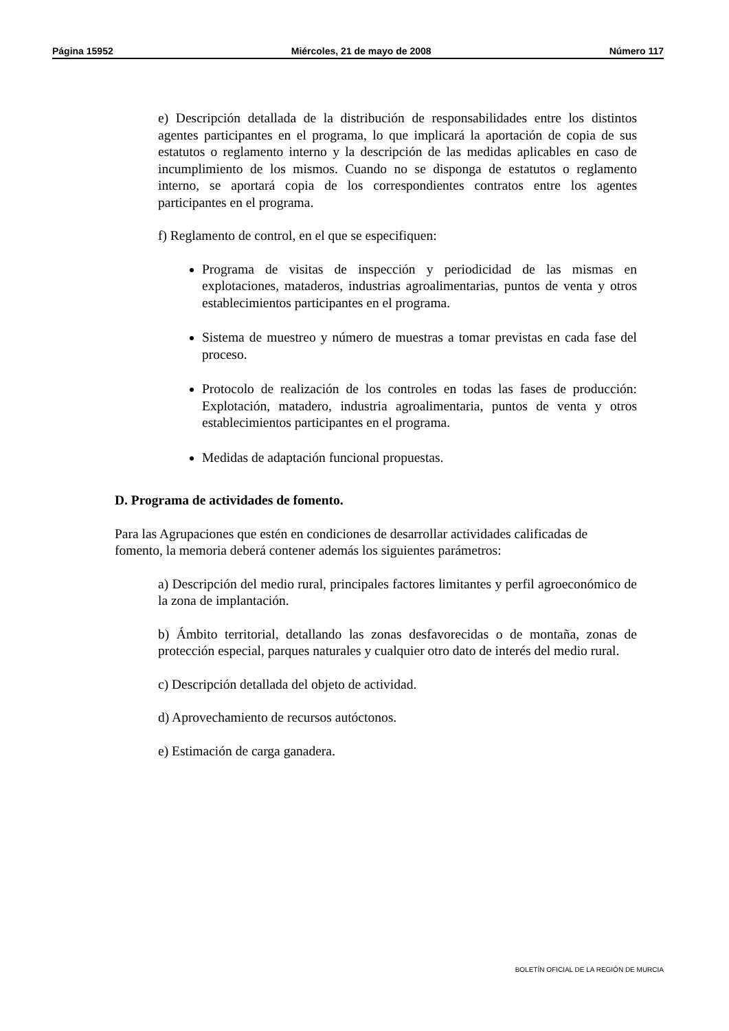Página 15952 Miércoles, 21 de mayo de 2008 Número 117
e) Descripción detallada de la distribución de responsabilidades entre los distintos agentes participantes en el programa, lo que implicará la aportación de copia de sus estatutos o reglamento interno y la descripción de las medidas aplicables en caso de incumplimiento de los mismos. Cuando no se disponga de estatutos o reglamento interno, se aportará copia de los correspondientes contratos entre los agentes participantes en el programa.
f) Reglamento de control, en el que se especifiquen:
Programa de visitas de inspección y periodicidad de las mismas en explotaciones, mataderos, industrias agroalimentarias, puntos de venta y otros establecimientos participantes en el programa.
Sistema de muestreo y número de muestras a tomar previstas en cada fase del proceso.
Protocolo de realización de los controles en todas las fases de producción: Explotación, matadero, industria agroalimentaria, puntos de venta y otros establecimientos participantes en el programa.
Medidas de adaptación funcional propuestas.
D. Programa de actividades de fomento.
Para las Agrupaciones que estén en condiciones de desarrollar actividades calificadas de fomento, la memoria deberá contener además los siguientes parámetros:
a) Descripción del medio rural, principales factores limitantes y perfil agroeconómico de la zona de implantación.
b) Ámbito territorial, detallando las zonas desfavorecidas o de montaña, zonas de protección especial, parques naturales y cualquier otro dato de interés del medio rural.
c) Descripción detallada del objeto de actividad.
d) Aprovechamiento de recursos autóctonos.
e) Estimación de carga ganadera.
BOLETÍN OFICIAL DE LA REGIÓN DE MURCIA